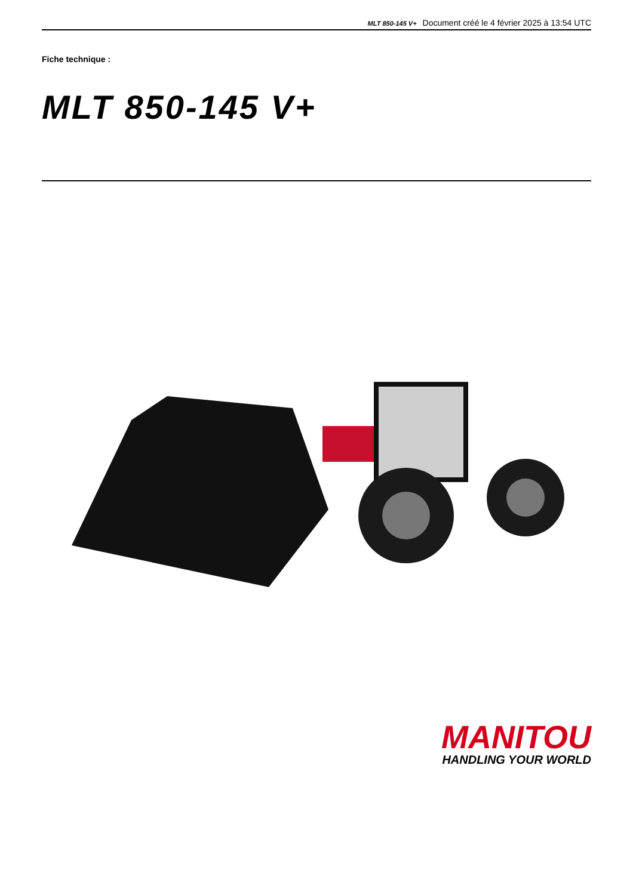MLT 850-145 V+ Document créé le 4 février 2025 à 13:54 UTC
Fiche technique :
MLT 850-145 V+
MANITOU
HANDLING YOUR WORLD